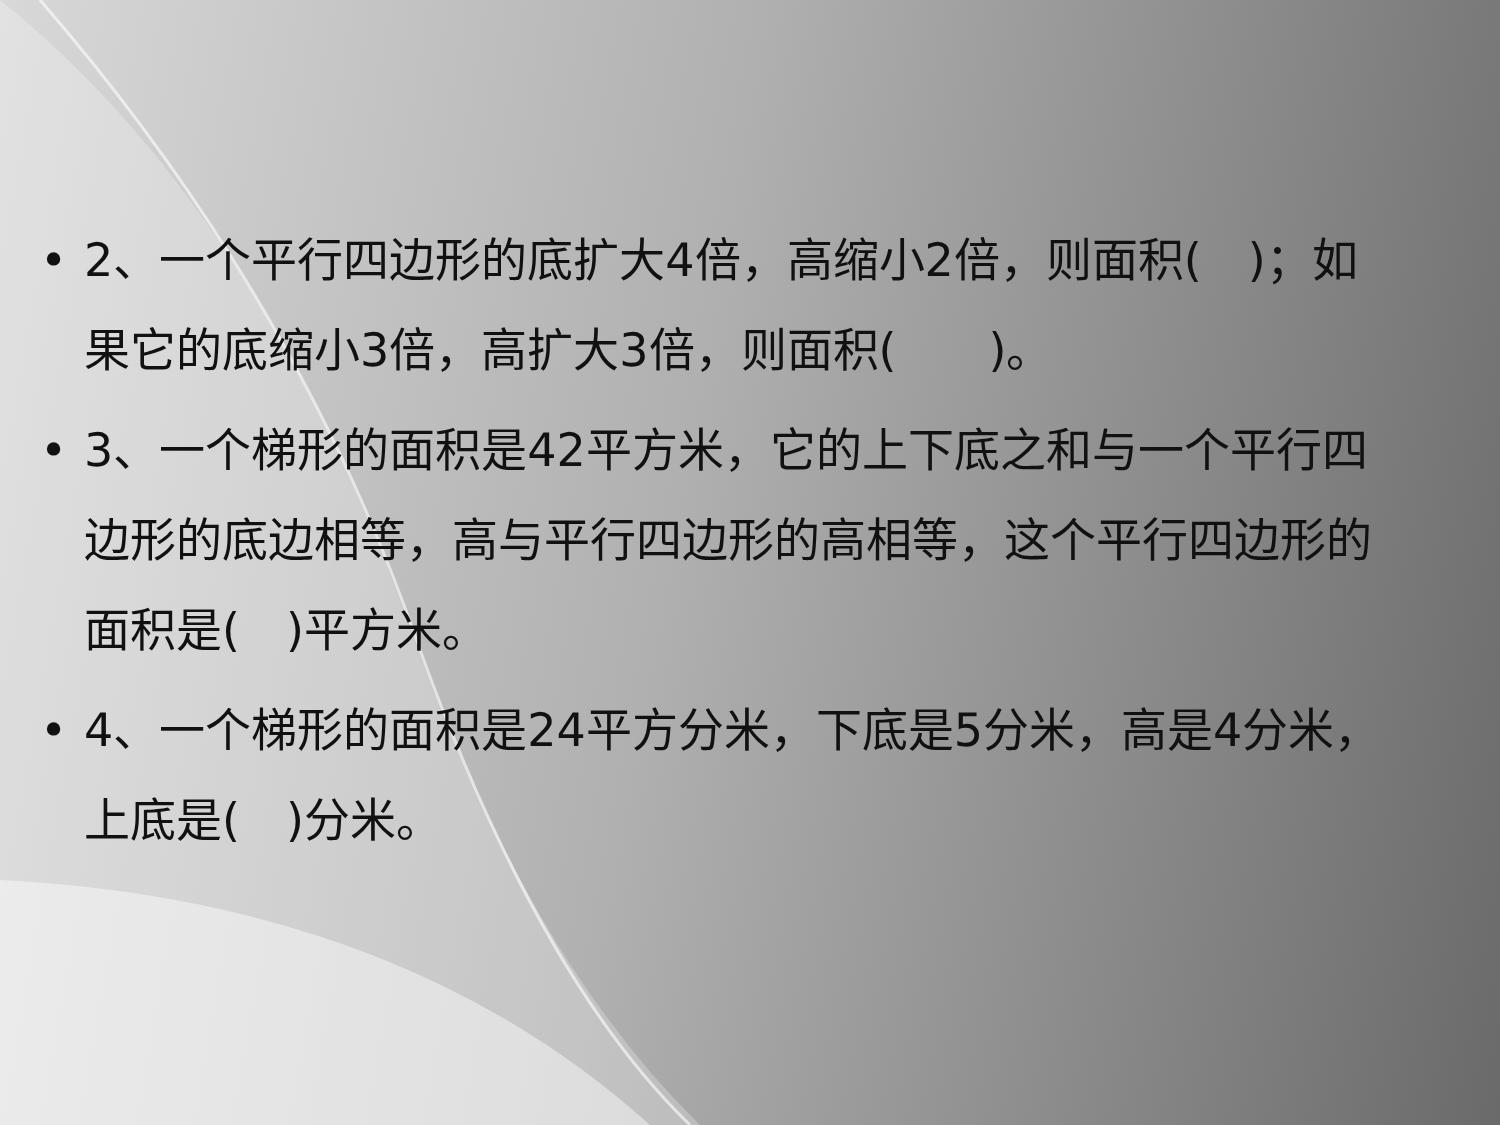• 2、一个平行四边形的底扩大4倍，高缩小2倍，则面积(　)；如果它的底缩小3倍，高扩大3倍，则面积(　　)。
• 3、一个梯形的面积是42平方米，它的上下底之和与一个平行四边形的底边相等，高与平行四边形的高相等，这个平行四边形的面积是(　)平方米。
• 4、一个梯形的面积是24平方分米，下底是5分米，高是4分米，上底是(　)分米。